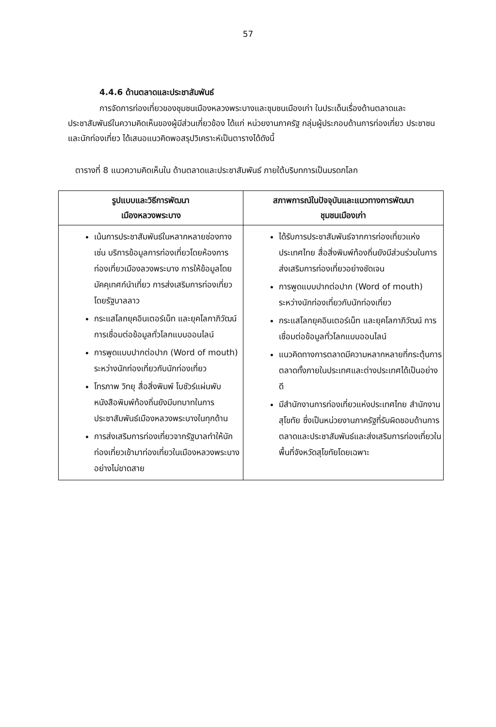57
4.4.6 ด้านตลาดและประชาสัมพันธ์
การจัดการท่องเที่ยวของชุมชนเมืองหลวงพระบางและชุมชนเมืองเก่า ในประเด็นเรื่องด้านตลาดและประชาสัมพันธ์ในความคิดเห็นของผู้มีส่วนเกี่ยวข้อง ได้แก่ หน่วยงานภาครัฐ กลุ่มผู้ประกอบด้านการท่องเที่ยว ประชาชนและนักท่องเที่ยว ได้เสนอแนวคิดพอสรุปวิเคราะห์เป็นตารางได้ดังนี้
ตารางที่ 8 แนวความคิดเห็นใน ด้านตลาดและประชาสัมพันธ์ ภายใต้บริบทการเป็นมรดกโลก
| รูปแบบและวิธีการพัฒนา เมืองหลวงพระบาง | สภาพการณ์ในปัจจุบันและแนวทางการพัฒนา ชุมชนเมืองเก่า |
| --- | --- |
| เน้นการประชาสัมพันธ์ในหลากหลายช่องทาง เช่น บริการข้อมูลการท่องเที่ยวโดยห้องการท่องเที่ยวเมืองลวงพระบาง การให้ข้อมูลโดยมัคคุเทศก์นำเที่ยว การส่งเสริมการท่องเที่ยวโดยรัฐบาลลาว กระแสโลกยุคอินเตอร์เน็ท และยุคโลกาภิวัฒน์ การเชื่อมต่อข้อมูลทั่วโลกแบบออนไลน์ การพูดแบบปากต่อปาก (Word of mouth) ระหว่างนักท่องเที่ยวกับนักท่องเที่ยว โทรภาพ วิทยุ สื่อสิ่งพิมพ์ โบชัวร์แผ่นพับ หนังสือพิมพ์ท้องถิ่นยังมีบทบาทในการประชาสัมพันธ์เมืองหลวงพระบางในทุกด้าน การส่งเสริมการท่องเที่ยวจากรัฐบาลทำให้นักท่องเที่ยวเข้ามาท่องเที่ยวในเมืองหลวงพระบางอย่างไม่ขาดสาย | ได้รับการประชาสัมพันธ์จากการท่องเที่ยวแห่งประเทศไทย สื่อสิ่งพิมพ์ท้องถิ่นยังมีส่วนร่วมในการส่งเสริมการท่องเที่ยวอย่างชัดเจน การพูดแบบปากต่อปาก (Word of mouth) ระหว่างนักท่องเที่ยวกับนักท่องเที่ยว กระแสโลกยุคอินเตอร์เน็ท และยุคโลกาภิวัฒน์ การเชื่อมต่อข้อมูลทั่วโลกแบบออนไลน์ แนวคิดทางการตลาดมีความหลากหลายที่กระตุ้นการตลาดทั้งภายในประเทศและต่างประเทศได้เป็นอย่างดี มีสำนักงานการท่องเที่ยวแห่งประเทศไทย สำนักงานสุโขทัย ซึ่งเป็นหน่วยงานภาครัฐที่รับผิดชอบด้านการตลาดและประชาสัมพันธ์และส่งเสริมการท่องเที่ยวในพื้นที่จังหวัดสุโขทัยโดยเฉพาะ |